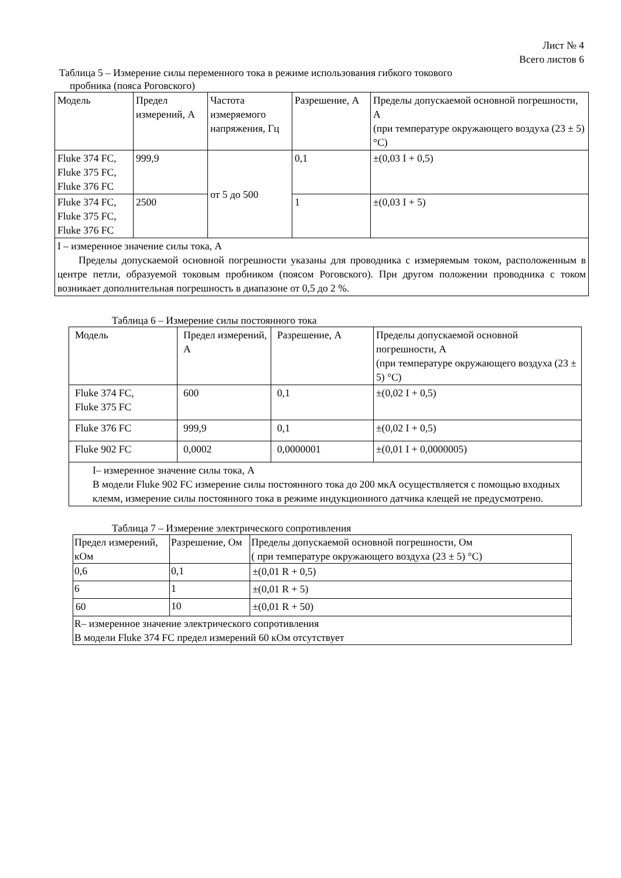Лист № 4
Всего листов 6
Таблица 5 – Измерение силы переменного тока в режиме использования гибкого токового
пробника (пояса Роговского)
| Модель | Предел измерений, А | Частота измеряемого напряжения, Гц | Разрешение, А | Пределы допускаемой основной погрешности, А (при температуре окружающего воздуха (23 ± 5) °С) |
| Fluke 374 FC, Fluke 375 FC, Fluke 376 FC | 999,9 | от 5 до 500 | 0,1 | ±(0,03 I + 0,5) |
| Fluke 374 FC, Fluke 375 FC, Fluke 376 FC | 2500 | | 1 | ±(0,03 I + 5) |
| I – измеренное значение силы тока, А Пределы допускаемой основной погрешности указаны для проводника с измеряемым током, расположенным в центре петли, образуемой токовым пробником (поясом Роговского). При другом положении проводника с током возникает дополнительная погрешность в диапазоне от 0,5 до 2 %. | | | | |
Таблица 6 – Измерение силы постоянного тока
| Модель | Предел измерений, А | Разрешение, А | Пределы допускаемой основной погрешности, А (при температуре окружающего воздуха (23 ± 5) °С) |
| Fluke 374 FC, Fluke 375 FC | 600 | 0,1 | ±(0,02 I + 0,5) |
| Fluke 376 FC | 999,9 | 0,1 | ±(0,02 I + 0,5) |
| Fluke 902 FC | 0,0002 | 0,0000001 | ±(0,01 I + 0,0000005) |
| I– измеренное значение силы тока, А В модели Fluke 902 FC измерение силы постоянного тока до 200 мкА осуществляется с помощью входных клемм, измерение силы постоянного тока в режиме индукционного датчика клещей не предусмотрено. | | | |
Таблица 7 – Измерение электрического сопротивления
| Предел измерений, кОм | Разрешение, Ом | Пределы допускаемой основной погрешности, Ом ( при температуре окружающего воздуха (23 ± 5) °С) |
| 0,6 | 0,1 | ±(0,01 R + 0,5) |
| 6 | 1 | ±(0,01 R + 5) |
| 60 | 10 | ±(0,01 R + 50) |
| R– измеренное значение электрического сопротивления В модели Fluke 374 FC предел измерений 60 кОм отсутствует | | |